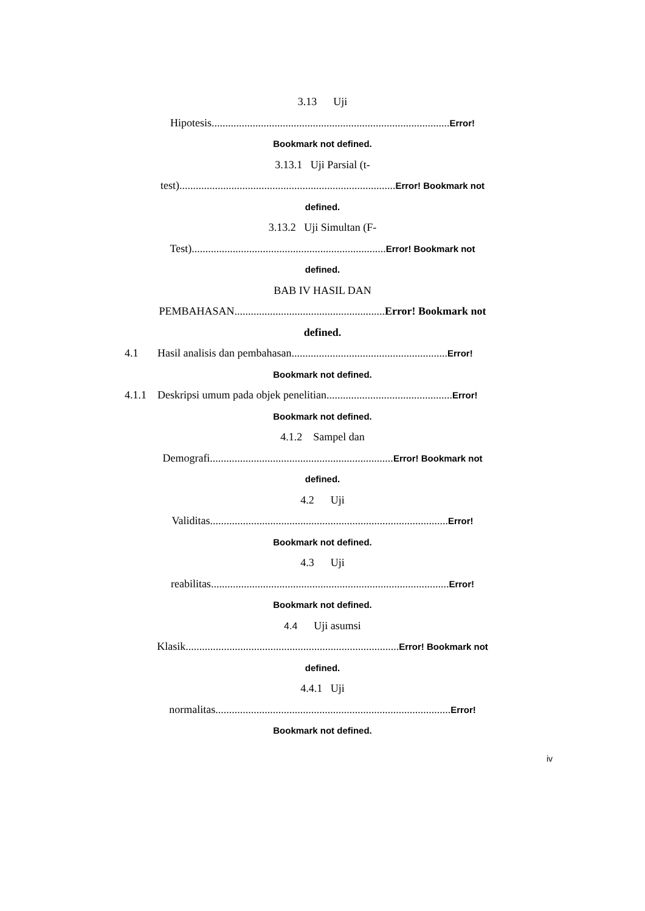3.13 Uji
Hipotesis.......................................................................................Error!
Bookmark not defined.
3.13.1 Uji Parsial (t-
test)...............................................................................Error! Bookmark not
defined.
3.13.2 Uji Simultan (F-
Test).......................................................................Error! Bookmark not
defined.
BAB IV HASIL DAN
PEMBAHASAN.......................................................Error! Bookmark not
defined.
4.1 Hasil analisis dan pembahasan.........................................................Error!
Bookmark not defined.
4.1.1 Deskripsi umum pada objek penelitian..............................................Error!
Bookmark not defined.
4.1.2 Sampel dan
Demografi...................................................................Error! Bookmark not
defined.
4.2 Uji
Validitas.......................................................................................Error!
Bookmark not defined.
4.3 Uji
reabilitas.......................................................................................Error!
Bookmark not defined.
4.4 Uji asumsi
Klasik..............................................................................Error! Bookmark not
defined.
4.4.1 Uji
normalitas......................................................................................Error!
Bookmark not defined.
iv